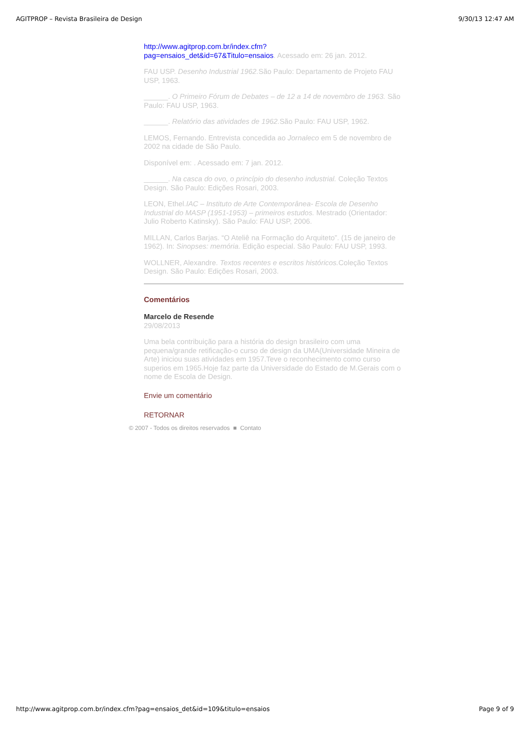AGITPROP – Revista Brasileira de Design 9/30/13 12:47 AM
http://www.agitprop.com.br/index.cfm?
pag=ensaios_det&id=67&Titulo=ensaios. Acessado em: 26 jan. 2012.
FAU USP. Desenho Industrial 1962. São Paulo: Departamento de Projeto FAU USP, 1963.
______. O Primeiro Fórum de Debates – de 12 a 14 de novembro de 1963. São Paulo: FAU USP, 1963.
______. Relatório das atividades de 1962. São Paulo: FAU USP, 1962.
LEMOS, Fernando. Entrevista concedida ao Jornaleco em 5 de novembro de 2002 na cidade de São Paulo.
Disponível em: . Acessado em: 7 jan. 2012.
______. Na casca do ovo, o princípio do desenho industrial. Coleção Textos Design. São Paulo: Edições Rosari, 2003.
LEON, Ethel.IAC – Instituto de Arte Contemporânea- Escola de Desenho Industrial do MASP (1951-1953) – primeiros estudos. Mestrado (Orientador: Julio Roberto Katinsky). São Paulo: FAU USP, 2006.
MILLAN, Carlos Barjas. “O Ateliê na Formação do Arquiteto”. (15 de janeiro de 1962). In: Sinopses: memória. Edição especial. São Paulo: FAU USP, 1993.
WOLLNER, Alexandre. Textos recentes e escritos históricos. Coleção Textos Design. São Paulo: Edições Rosari, 2003.
Comentários
Marcelo de Resende
29/08/2013
Uma bela contribuição para a história do design brasileiro com uma pequena/grande retificação-o curso de design da UMA(Universidade Mineira de Arte) iniciou suas atividades em 1957.Teve o reconhecimento como curso superios em 1965.Hoje faz parte da Universidade do Estado de M.Gerais com o nome de Escola de Design.
Envie um comentário
RETORNAR
© 2007 - Todos os direitos reservados ■ Contato
http://www.agitprop.com.br/index.cfm?pag=ensaios_det&id=109&titulo=ensaios Page 9 of 9